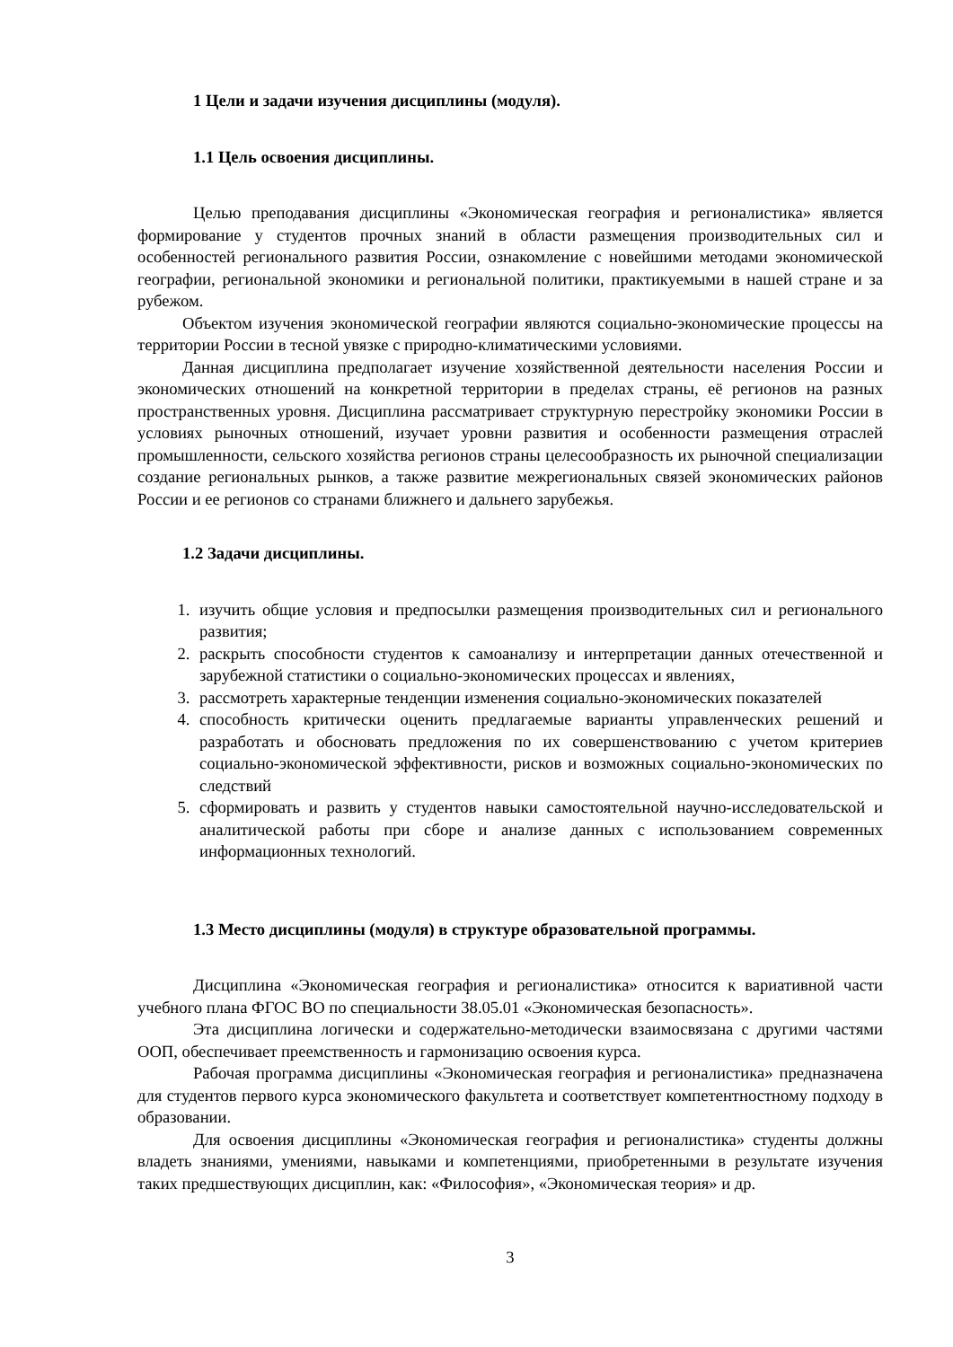1 Цели и задачи изучения дисциплины (модуля).
1.1 Цель освоения дисциплины.
Целью преподавания дисциплины «Экономическая география и регионалистика» является формирование у студентов прочных знаний в области размещения производительных сил и особенностей регионального развития России, ознакомление с новейшими методами экономической географии, региональной экономики и региональной политики, практикуемыми в нашей стране и за рубежом.
Объектом изучения экономической географии являются социально-экономические процессы на территории России в тесной увязке с природно-климатическими условиями.
Данная дисциплина предполагает изучение хозяйственной деятельности населения России и экономических отношений на конкретной территории в пределах страны, её регионов на разных пространственных уровня. Дисциплина рассматривает структурную перестройку экономики России в условиях рыночных отношений, изучает уровни развития и особенности размещения отраслей промышленности, сельского хозяйства регионов страны целесообразность их рыночной специализации создание региональных рынков, а также развитие межрегиональных связей экономических районов России и ее регионов со странами ближнего и дальнего зарубежья.
1.2 Задачи дисциплины.
1. изучить общие условия и предпосылки размещения производительных сил и регионального развития;
2. раскрыть способности студентов к самоанализу и интерпретации данных отечественной и зарубежной статистики о социально-экономических процессах и явлениях,
3. рассмотреть характерные тенденции изменения социально-экономических показателей
4. способность критически оценить предлагаемые варианты управленческих решений и разработать и обосновать предложения по их совершенствованию с учетом критериев социально-экономической эффективности, рисков и возможных социально-экономических по следствий
5. сформировать и развить у студентов навыки самостоятельной научно-исследовательской и аналитической работы при сборе и анализе данных с использованием современных информационных технологий.
1.3 Место дисциплины (модуля) в структуре образовательной программы.
Дисциплина «Экономическая география и регионалистика» относится к вариативной части учебного плана ФГОС ВО по специальности 38.05.01 «Экономическая безопасность».
Эта дисциплина логически и содержательно-методически взаимосвязана с другими частями ООП, обеспечивает преемственность и гармонизацию освоения курса.
Рабочая программа дисциплины «Экономическая география и регионалистика» предназначена для студентов первого курса экономического факультета и соответствует компетентностному подходу в образовании.
Для освоения дисциплины «Экономическая география и регионалистика» студенты должны владеть знаниями, умениями, навыками и компетенциями, приобретенными в результате изучения таких предшествующих дисциплин, как: «Философия», «Экономическая теория» и др.
3